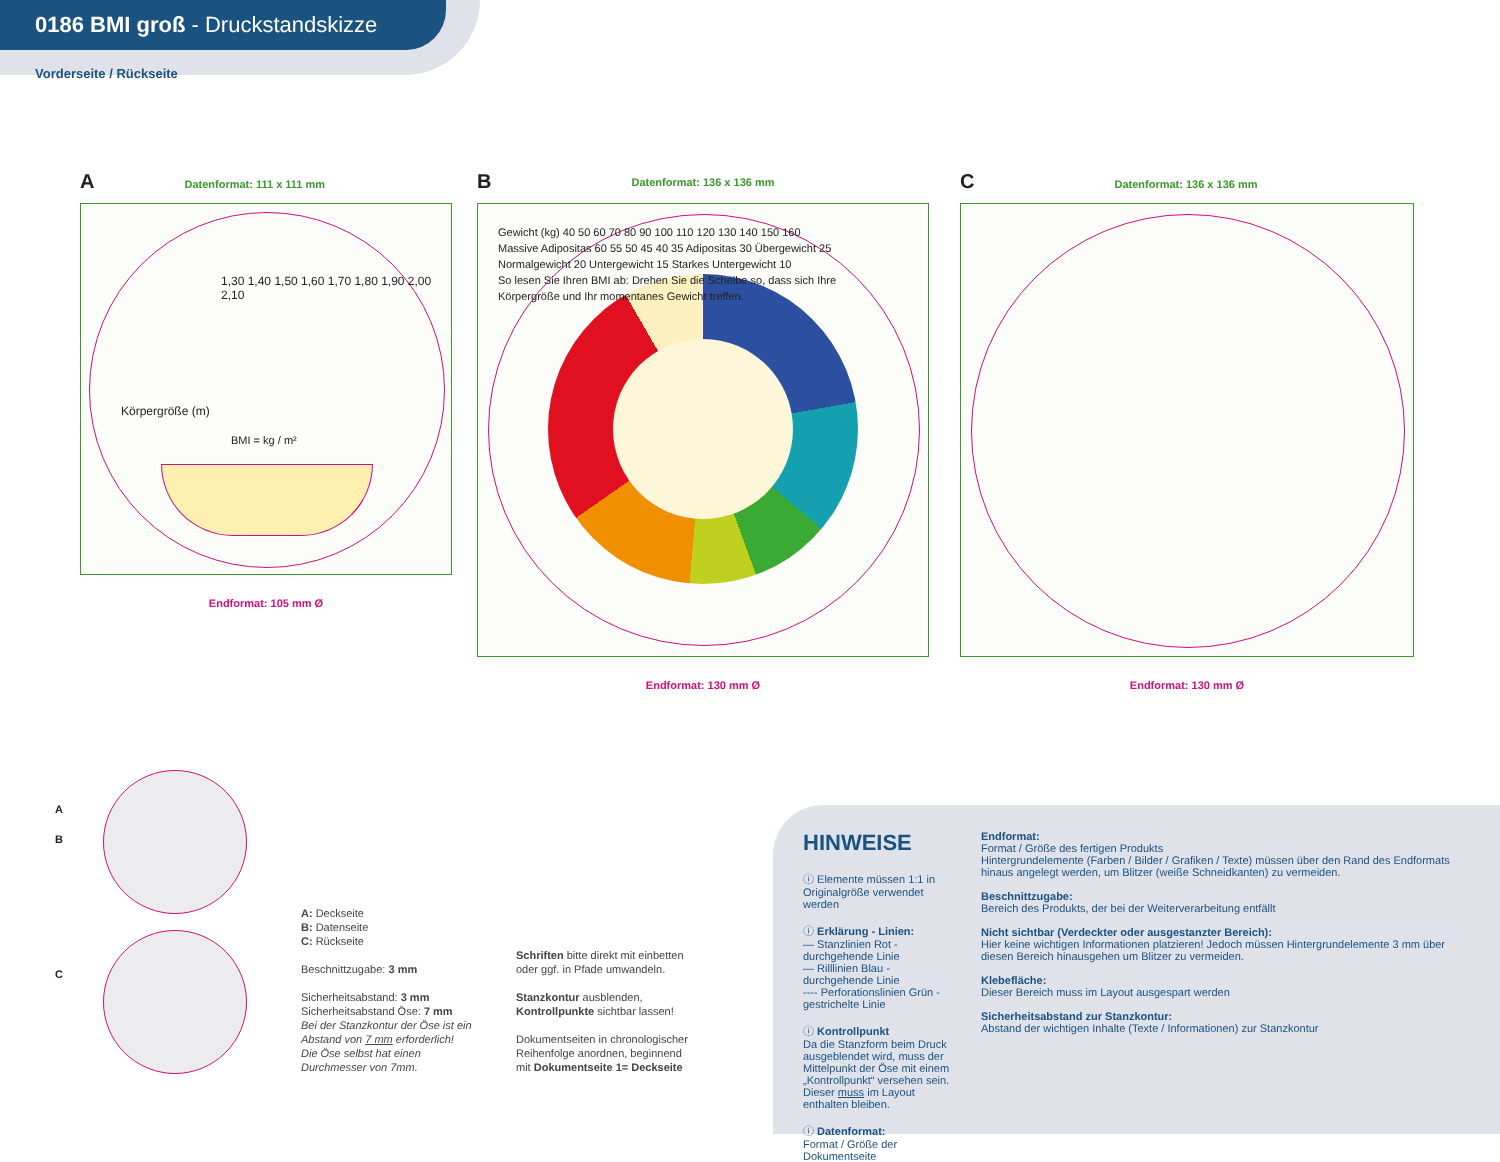0186 BMI groß - Druckstandskizze
Vorderseite / Rückseite
A Datenformat: 111 x 111 mm
1,30 1,40 1,50 1,60 1,70 1,80 1,90 2,00 2,10
Körpergröße (m)
BMI = kg / m²
Endformat: 105 mm Ø
B Datenformat: 136 x 136 mm
Gewicht (kg) 40 50 60 70 80 90 100 110 120 130 140 150 160
Massive Adipositas 60 55 50 45 40 35 Adipositas 30 Übergewicht 25 Normalgewicht 20 Untergewicht 15 Starkes Untergewicht 10
So lesen Sie Ihren BMI ab: Drehen Sie die Scheibe so, dass sich Ihre Körpergröße und Ihr momentanes Gewicht treffen.
Endformat: 130 mm Ø
C Datenformat: 136 x 136 mm
Endformat: 130 mm Ø
A
B
C
A: Deckseite
B: Datenseite
C: Rückseite
Beschnittzugabe: 3 mm
Sicherheitsabstand: 3 mm
Sicherheitsabstand Öse: 7 mm
Bei der Stanzkontur der Öse ist ein
Abstand von 7 mm erforderlich!
Die Öse selbst hat einen
Durchmesser von 7mm.
Schriften bitte direkt mit einbetten
oder ggf. in Pfade umwandeln.
Stanzkontur ausblenden,
Kontrollpunkte sichtbar lassen!
Dokumentseiten in chronologischer
Reihenfolge anordnen, beginnend
mit Dokumentseite 1= Deckseite
HINWEISE
ⓘ Elemente müssen 1:1 in
Originalgröße verwendet werden
ⓘ Erklärung - Linien:
— Stanzlinien Rot - durchgehende Linie
— Rilllinien Blau - durchgehende Linie
---- Perforationslinien Grün - gestrichelte Linie
ⓘ Kontrollpunkt
Da die Stanzform beim Druck ausgeblendet wird, muss der Mittelpunkt der Öse mit einem „Kontrollpunkt“ versehen sein. Dieser muss im Layout enthalten bleiben.
ⓘ Datenformat:
Format / Größe der Dokumentseite
Endformat:
Format / Größe des fertigen Produkts
Hintergrundelemente (Farben / Bilder / Grafiken / Texte) müssen über den Rand des Endformats hinaus angelegt werden, um Blitzer (weiße Schneidkanten) zu vermeiden.
Beschnittzugabe:
Bereich des Produkts, der bei der Weiterverarbeitung entfällt
Nicht sichtbar (Verdeckter oder ausgestanzter Bereich):
Hier keine wichtigen Informationen platzieren! Jedoch müssen Hintergrundelemente 3 mm über diesen Bereich hinausgehen um Blitzer zu vermeiden.
Klebefläche:
Dieser Bereich muss im Layout ausgespart werden
Sicherheitsabstand zur Stanzkontur:
Abstand der wichtigen Inhalte (Texte / Informationen) zur Stanzkontur